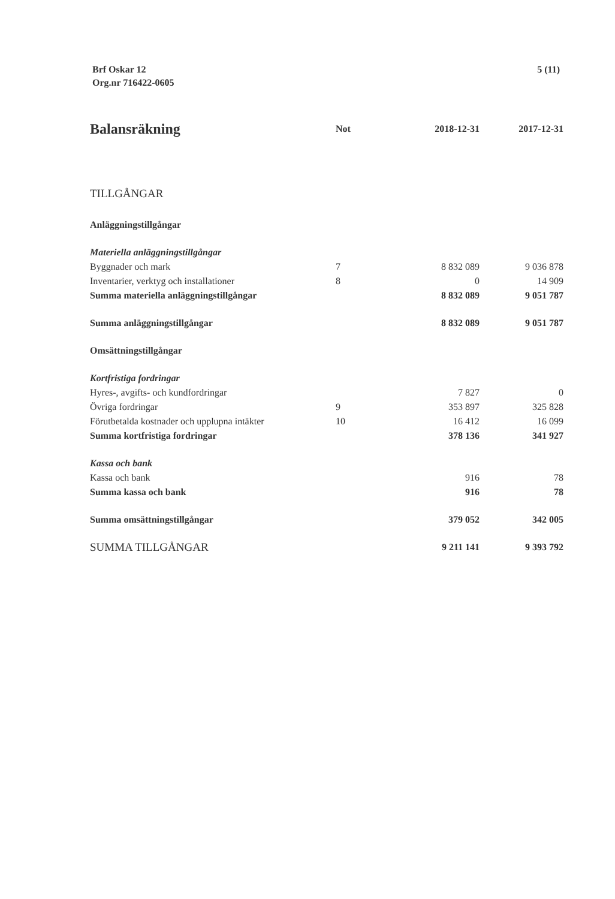Brf Oskar 12
Org.nr 716422-0605
5 (11)
| Balansräkning | Not | 2018-12-31 | 2017-12-31 |
| --- | --- | --- | --- |
| TILLGÅNGAR | | | |
| Anläggningstillgångar | | | |
| Materiella anläggningstillgångar | | | |
| Byggnader och mark | 7 | 8 832 089 | 9 036 878 |
| Inventarier, verktyg och installationer | 8 | 0 | 14 909 |
| Summa materiella anläggningstillgångar | | 8 832 089 | 9 051 787 |
| Summa anläggningstillgångar | | 8 832 089 | 9 051 787 |
| Omsättningstillgångar | | | |
| Kortfristiga fordringar | | | |
| Hyres-, avgifts- och kundfordringar | | 7 827 | 0 |
| Övriga fordringar | 9 | 353 897 | 325 828 |
| Förutbetalda kostnader och upplupna intäkter | 10 | 16 412 | 16 099 |
| Summa kortfristiga fordringar | | 378 136 | 341 927 |
| Kassa och bank | | | |
| Kassa och bank | | 916 | 78 |
| Summa kassa och bank | | 916 | 78 |
| Summa omsättningstillgångar | | 379 052 | 342 005 |
| SUMMA TILLGÅNGAR | | 9 211 141 | 9 393 792 |